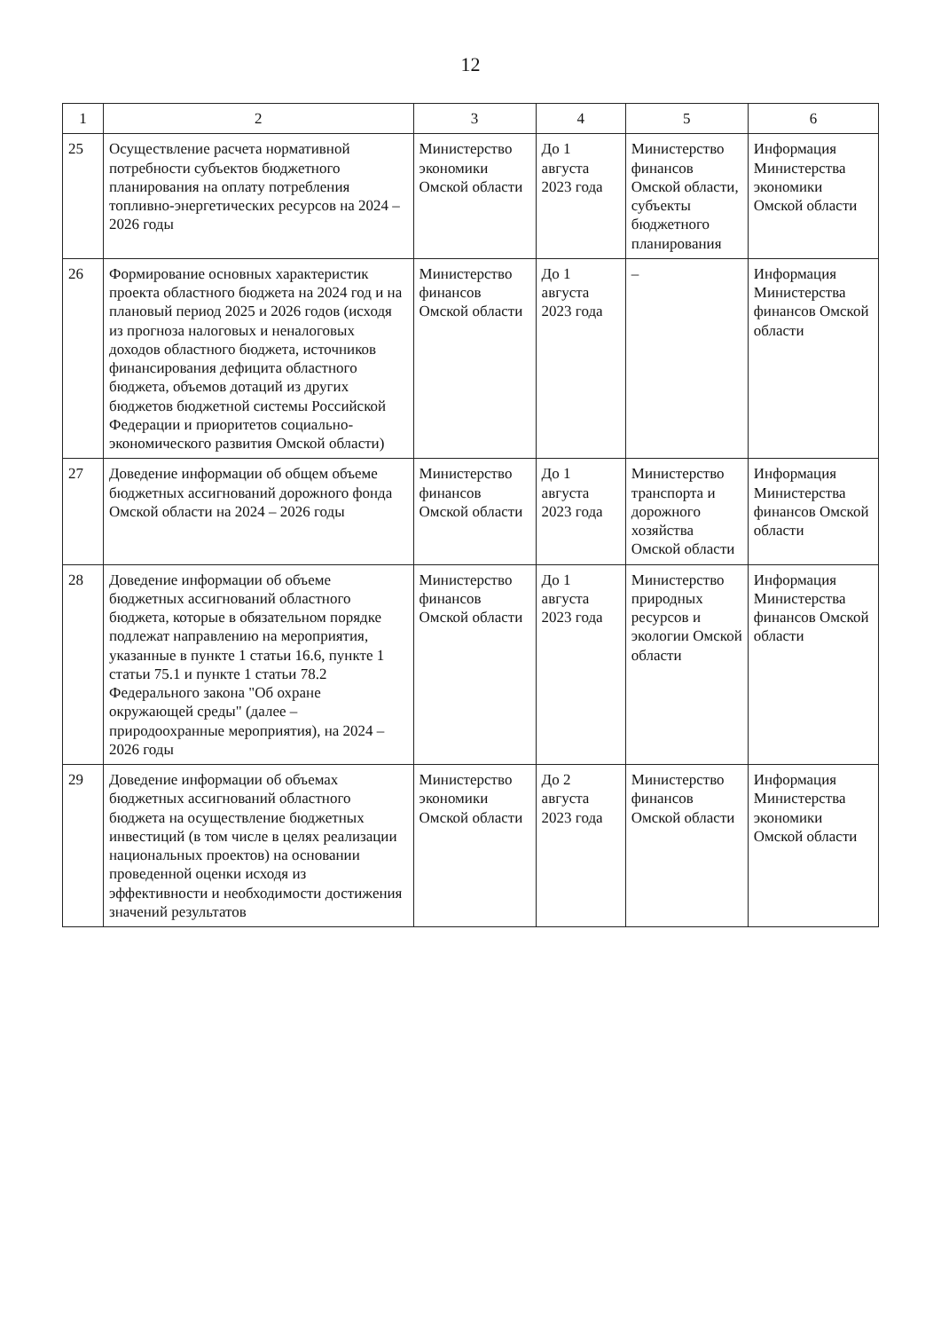12
| 1 | 2 | 3 | 4 | 5 | 6 |
| --- | --- | --- | --- | --- | --- |
| 25 | Осуществление расчета нормативной потребности субъектов бюджетного планирования на оплату потребления топливно-энергетических ресурсов на 2024 – 2026 годы | Министерство экономики Омской области | До 1 августа 2023 года | Министерство финансов Омской области, субъекты бюджетного планирования | Информация Министерства экономики Омской области |
| 26 | Формирование основных характеристик проекта областного бюджета на 2024 год и на плановый период 2025 и 2026 годов (исходя из прогноза налоговых и неналоговых доходов областного бюджета, источников финансирования дефицита областного бюджета, объемов дотаций из других бюджетов бюджетной системы Российской Федерации и приоритетов социально-экономического развития Омской области) | Министерство финансов Омской области | До 1 августа 2023 года | – | Информация Министерства финансов Омской области |
| 27 | Доведение информации об общем объеме бюджетных ассигнований дорожного фонда Омской области на 2024 – 2026 годы | Министерство финансов Омской области | До 1 августа 2023 года | Министерство транспорта и дорожного хозяйства Омской области | Информация Министерства финансов Омской области |
| 28 | Доведение информации об объеме бюджетных ассигнований областного бюджета, которые в обязательном порядке подлежат направлению на мероприятия, указанные в пункте 1 статьи 16.6, пункте 1 статьи 75.1 и пункте 1 статьи 78.2 Федерального закона "Об охране окружающей среды" (далее – природоохранные мероприятия), на 2024 – 2026 годы | Министерство финансов Омской области | До 1 августа 2023 года | Министерство природных ресурсов и экологии Омской области | Информация Министерства финансов Омской области |
| 29 | Доведение информации об объемах бюджетных ассигнований областного бюджета на осуществление бюджетных инвестиций (в том числе в целях реализации национальных проектов) на основании проведенной оценки исходя из эффективности и необходимости достижения значений результатов | Министерство экономики Омской области | До 2 августа 2023 года | Министерство финансов Омской области | Информация Министерства экономики Омской области |